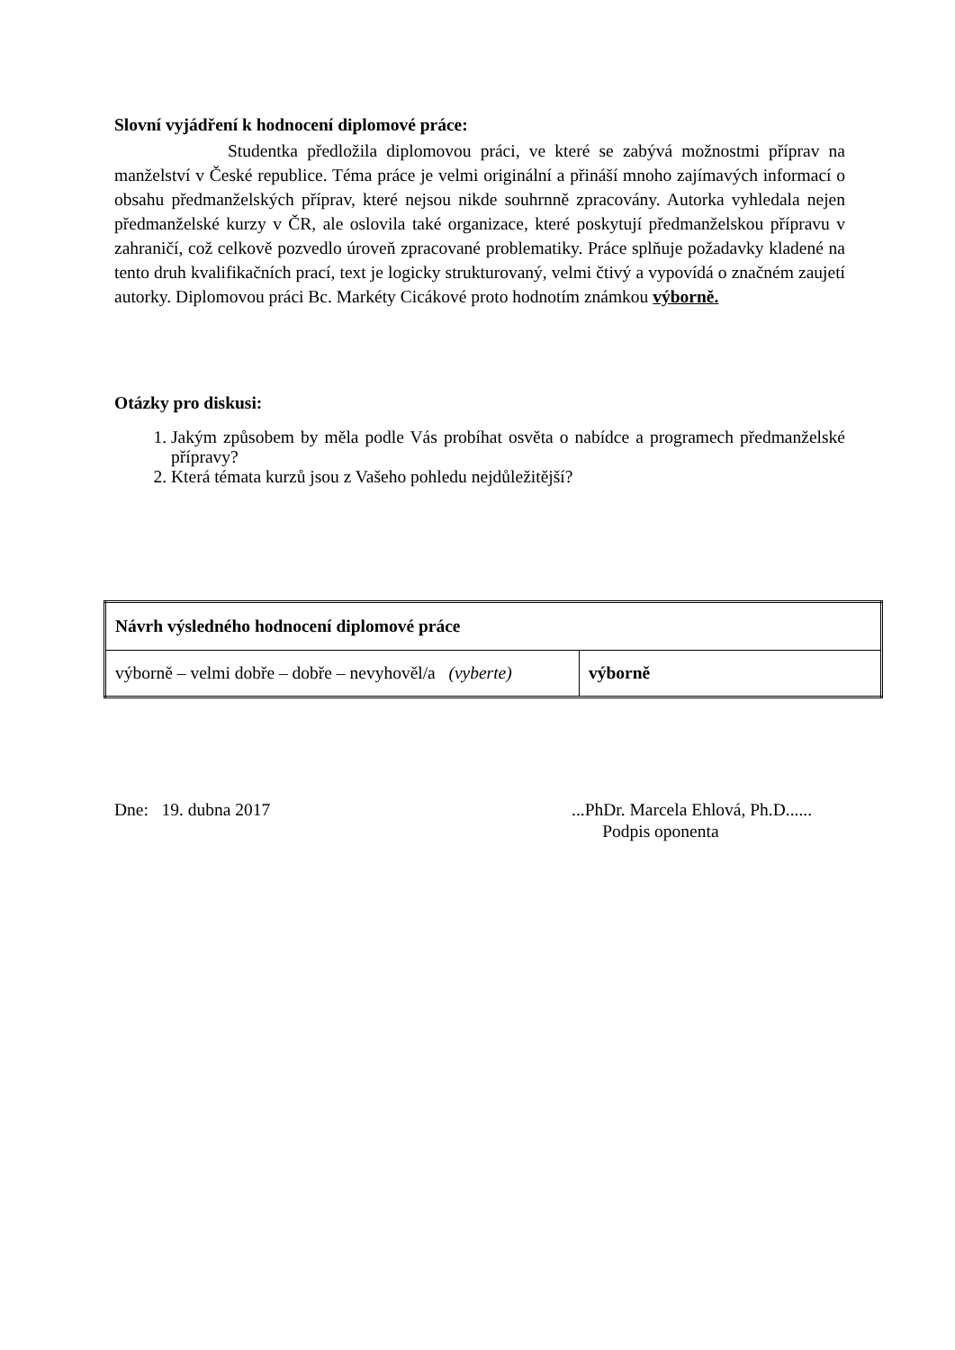Slovní vyjádření k hodnocení diplomové práce:
Studentka předložila diplomovou práci, ve které se zabývá možnostmi příprav na manželství v České republice. Téma práce je velmi originální a přináší mnoho zajímavých informací o obsahu předmanželských příprav, které nejsou nikde souhrnně zpracovány. Autorka vyhledala nejen předmanželské kurzy v ČR, ale oslovila také organizace, které poskytují předmanželskou přípravu v zahraničí, což celkově pozvedlo úroveň zpracované problematiky. Práce splňuje požadavky kladené na tento druh kvalifikačních prací, text je logicky strukturovaný, velmi čtivý a vypovídá o značném zaujetí autorky. Diplomovou práci Bc. Markéty Cicákové proto hodnotím známkou výborně.
Otázky pro diskusi:
1. Jakým způsobem by měla podle Vás probíhat osvěta o nabídce a programech předmanželské přípravy?
2. Která témata kurzů jsou z Vašeho pohledu nejdůležitější?
| Návrh výsledného hodnocení diplomové práce | |
| výborně – velmi dobře – dobře – nevyhověl/a (vyberte) | výborně |
Dne: 19. dubna 2017 ...PhDr. Marcela Ehlová, Ph.D......
Podpis oponenta